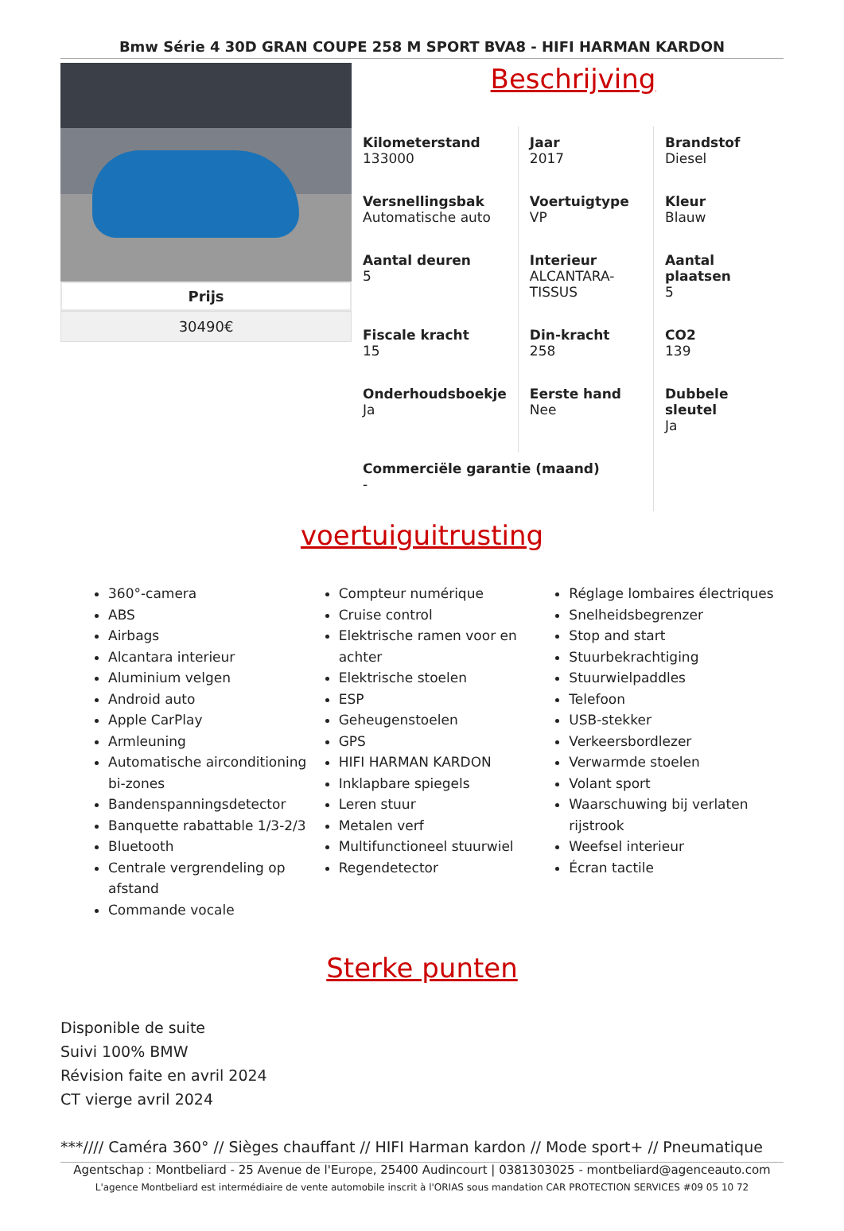Bmw Série 4 30D GRAN COUPE 258 M SPORT BVA8 - HIFI HARMAN KARDON
Prijs
30490€
Beschrijving
| Kilometerstand 133000 | Jaar 2017 | Brandstof Diesel |
| Versnellingsbak Automatische auto | Voertuigtype VP | Kleur Blauw |
| Aantal deuren 5 | Interieur ALCANTARA- TISSUS | Aantal plaatsen 5 |
| Fiscale kracht 15 | Din-kracht 258 | CO2 139 |
| Onderhoudsboekje Ja | Eerste hand Nee | Dubbele sleutel Ja |
| Commerciële garantie (maand) - | | |
voertuiguitrusting
360°-camera
ABS
Airbags
Alcantara interieur
Aluminium velgen
Android auto
Apple CarPlay
Armleuning
Automatische airconditioning bi-zones
Bandenspanningsdetector
Banquette rabattable 1/3-2/3
Bluetooth
Centrale vergrendeling op afstand
Commande vocale
Compteur numérique
Cruise control
Elektrische ramen voor en achter
Elektrische stoelen
ESP
Geheugenstoelen
GPS
HIFI HARMAN KARDON
Inklapbare spiegels
Leren stuur
Metalen verf
Multifunctioneel stuurwiel
Regendetector
Réglage lombaires électriques
Snelheidsbegrenzer
Stop and start
Stuurbekrachtiging
Stuurwielpaddles
Telefoon
USB-stekker
Verkeersbordlezer
Verwarmde stoelen
Volant sport
Waarschuwing bij verlaten rijstrook
Weefsel interieur
Écran tactile
Sterke punten
Disponible de suite
Suivi 100% BMW
Révision faite en avril 2024
CT vierge avril 2024
***//// Caméra 360° // Sièges chauffant // HIFI Harman kardon // Mode sport+ // Pneumatique
Agentschap : Montbeliard - 25 Avenue de l'Europe, 25400 Audincourt | 0381303025 - montbeliard@agenceauto.com
L'agence Montbeliard est intermédiaire de vente automobile inscrit à l'ORIAS sous mandation CAR PROTECTION SERVICES #09 05 10 72